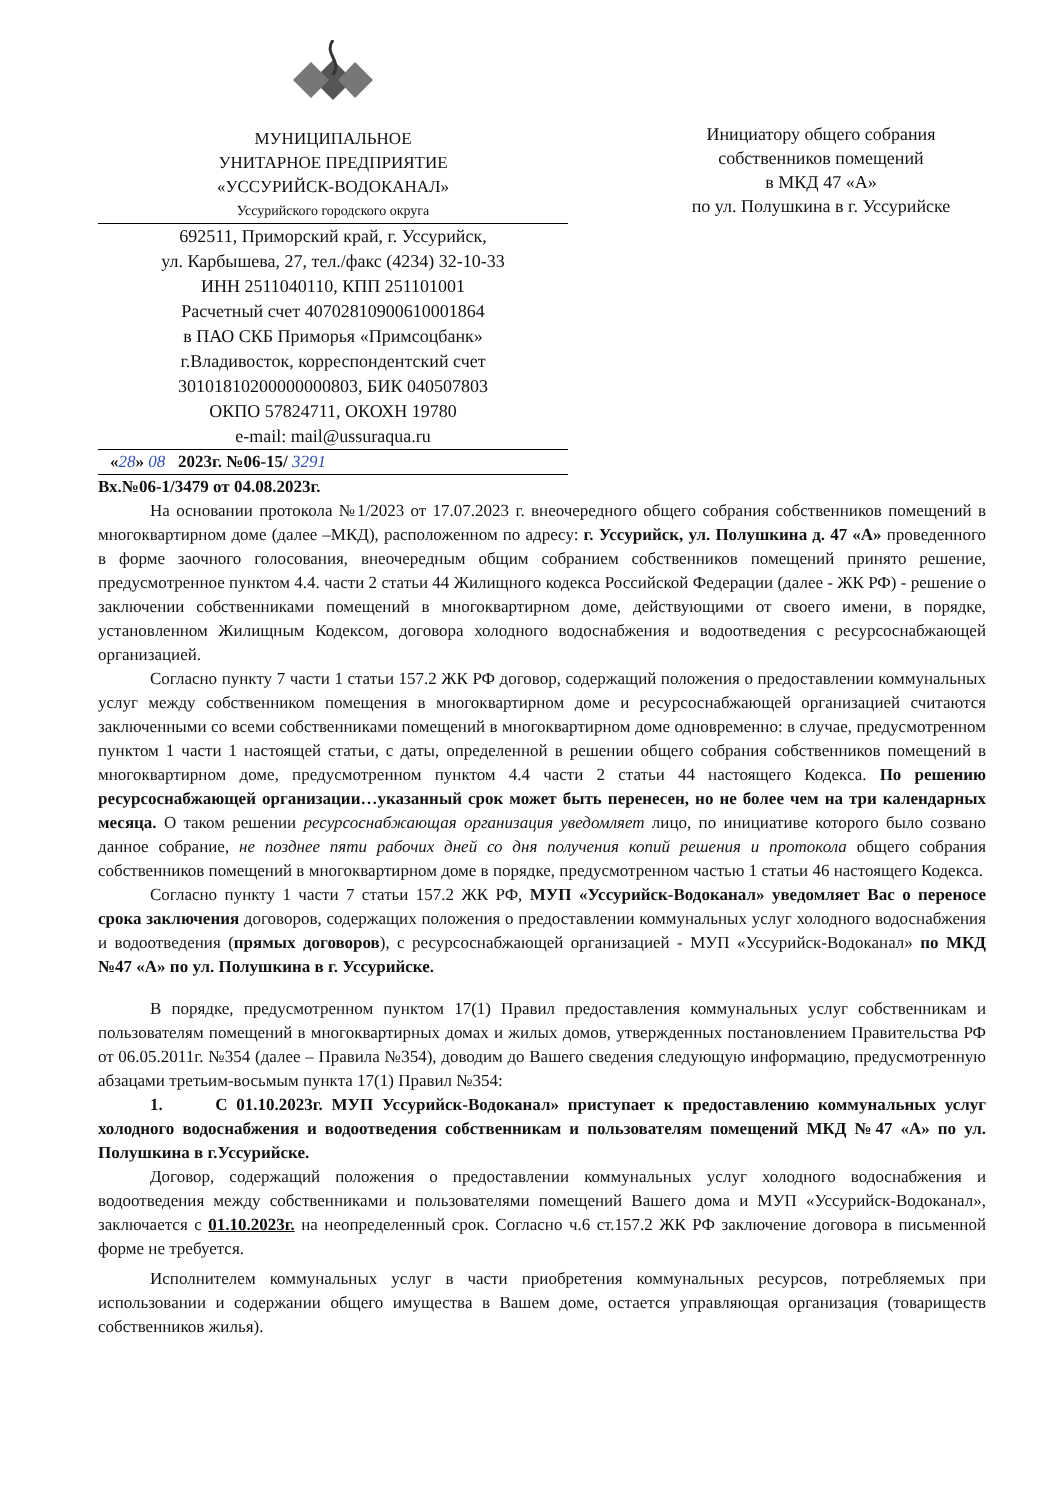МУНИЦИПАЛЬНОЕ
УНИТАРНОЕ ПРЕДПРИЯТИЕ
«УССУРИЙСК-ВОДОКАНАЛ»
Уссурийского городского округа
692511, Приморский край, г. Уссурийск,
ул. Карбышева, 27, тел./факс (4234) 32-10-33
ИНН 2511040110, КПП 251101001
Расчетный счет 40702810900610001864
в ПАО СКБ Приморья «Примсоцбанк»
г.Владивосток, корреспондентский счет
30101810200000000803, БИК 040507803
ОКПО 57824711, ОКОХН 19780
e-mail: mail@ussuraqua.ru
«28» 08 2023г. №06-15/ 3291
Инициатору общего собрания
собственников помещений
в МКД 47 «А»
по ул. Полушкина в г. Уссурийске
Вх.№06-1/3479 от 04.08.2023г.
На основании протокола №1/2023 от 17.07.2023 г. внеочередного общего собрания собственников помещений в многоквартирном доме (далее –МКД), расположенном по адресу: г. Уссурийск, ул. Полушкина д. 47 «А» проведенного в форме заочного голосования, внеочередным общим собранием собственников помещений принято решение, предусмотренное пунктом 4.4. части 2 статьи 44 Жилищного кодекса Российской Федерации (далее - ЖК РФ) - решение о заключении собственниками помещений в многоквартирном доме, действующими от своего имени, в порядке, установленном Жилищным Кодексом, договора холодного водоснабжения и водоотведения с ресурсоснабжающей организацией.
Согласно пункту 7 части 1 статьи 157.2 ЖК РФ договор, содержащий положения о предоставлении коммунальных услуг между собственником помещения в многоквартирном доме и ресурсоснабжающей организацией считаются заключенными со всеми собственниками помещений в многоквартирном доме одновременно: в случае, предусмотренном пунктом 1 части 1 настоящей статьи, с даты, определенной в решении общего собрания собственников помещений в многоквартирном доме, предусмотренном пунктом 4.4 части 2 статьи 44 настоящего Кодекса. По решению ресурсоснабжающей организации…указанный срок может быть перенесен, но не более чем на три календарных месяца. О таком решении ресурсоснабжающая организация уведомляет лицо, по инициативе которого было созвано данное собрание, не позднее пяти рабочих дней со дня получения копий решения и протокола общего собрания собственников помещений в многоквартирном доме в порядке, предусмотренном частью 1 статьи 46 настоящего Кодекса.
Согласно пункту 1 части 7 статьи 157.2 ЖК РФ, МУП «Уссурийск-Водоканал» уведомляет Вас о переносе срока заключения договоров, содержащих положения о предоставлении коммунальных услуг холодного водоснабжения и водоотведения (прямых договоров), с ресурсоснабжающей организацией - МУП «Уссурийск-Водоканал» по МКД №47 «А» по ул. Полушкина в г. Уссурийске.
В порядке, предусмотренном пунктом 17(1) Правил предоставления коммунальных услуг собственникам и пользователям помещений в многоквартирных домах и жилых домов, утвержденных постановлением Правительства РФ от 06.05.2011г. №354 (далее – Правила №354), доводим до Вашего сведения следующую информацию, предусмотренную абзацами третьим-восьмым пункта 17(1) Правил №354:
1. С 01.10.2023г. МУП Уссурийск-Водоканал» приступает к предоставлению коммунальных услуг холодного водоснабжения и водоотведения собственникам и пользователям помещений МКД №47 «А» по ул. Полушкина в г.Уссурийске.
Договор, содержащий положения о предоставлении коммунальных услуг холодного водоснабжения и водоотведения между собственниками и пользователями помещений Вашего дома и МУП «Уссурийск-Водоканал», заключается с 01.10.2023г. на неопределенный срок. Согласно ч.6 ст.157.2 ЖК РФ заключение договора в письменной форме не требуется.
Исполнителем коммунальных услуг в части приобретения коммунальных ресурсов, потребляемых при использовании и содержании общего имущества в Вашем доме, остается управляющая организация (товариществ собственников жилья).